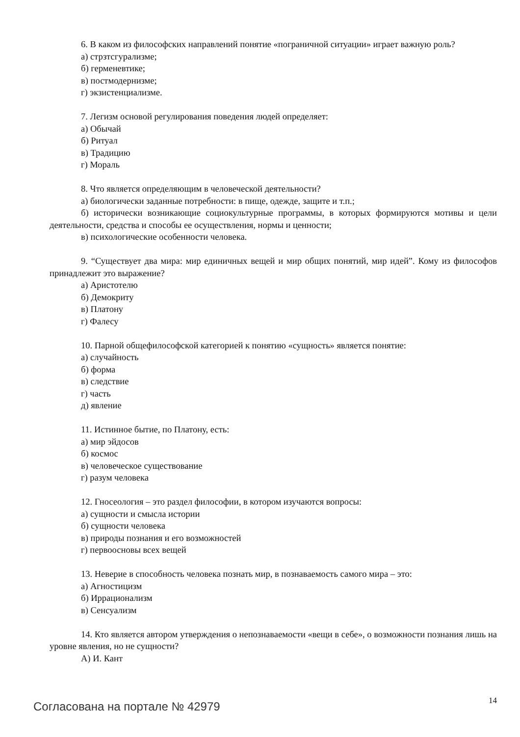6. В каком из философских направлений понятие «пограничной ситуации» играет важную роль?
а) стрзтсгурализме;
б) герменевтике;
в) постмодернизме;
г) экзистенциализме.
7. Легизм основой регулирования поведения людей определяет:
а) Обычай
б) Ритуал
в) Традицию
г) Мораль
8. Что является определяющим в человеческой деятельности?
а) биологически заданные потребности: в пище, одежде, защите и т.п.;
б) исторически возникающие социокультурные программы, в которых формируются мотивы и цели деятельности, средства и способы ее осуществления, нормы и ценности;
в) психологические особенности человека.
9. “Существует два мира: мир единичных вещей и мир общих понятий, мир идей”. Кому из философов принадлежит это выражение?
а) Аристотелю
б) Демокриту
в) Платону
г) Фалесу
10. Парной общефилософской категорией к понятию «сущность» является понятие:
а) случайность
б) форма
в) следствие
г) часть
д) явление
11. Истинное бытие, по Платону, есть:
а) мир эйдосов
б) космос
в) человеческое существование
г) разум человека
12. Гносеология – это раздел философии, в котором изучаются вопросы:
а) сущности и смысла истории
б) сущности человека
в) природы познания и его возможностей
г) первоосновы всех вещей
13. Неверие в способность человека познать мир, в познаваемость самого мира – это:
а) Агностицизм
б) Иррационализм
в) Сенсуализм
14. Кто является автором утверждения о непознаваемости «вещи в себе», о возможности познания лишь на уровне явления, но не сущности?
А) И. Кант
Согласована на портале № 42979 14